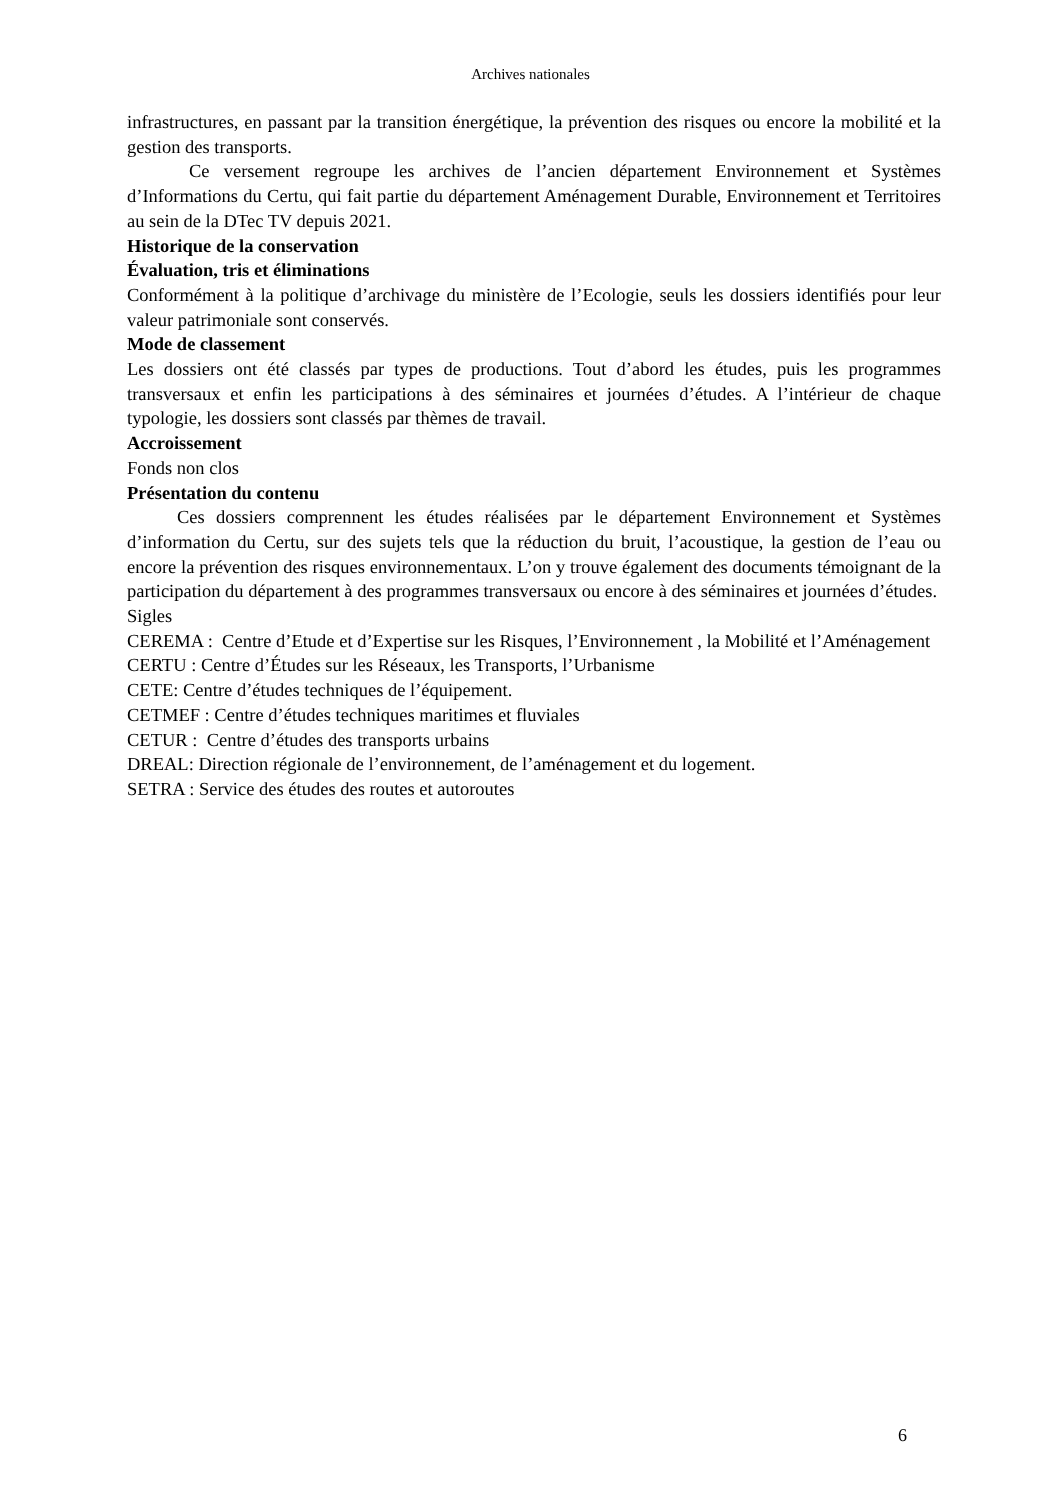Archives nationales
infrastructures, en passant par la transition énergétique, la prévention des risques ou encore la mobilité et la gestion des transports.
Ce versement regroupe les archives de l’ancien département Environnement et Systèmes d’Informations du Certu, qui fait partie du département Aménagement Durable, Environnement et Territoires au sein de la DTec TV depuis 2021.
Historique de la conservation
Évaluation, tris et éliminations
Conformément à la politique d’archivage du ministère de l’Ecologie, seuls les dossiers identifiés pour leur valeur patrimoniale sont conservés.
Mode de classement
Les dossiers ont été classés par types de productions. Tout d’abord les études, puis les programmes transversaux et enfin les participations à des séminaires et journées d’études. A l’intérieur de chaque typologie, les dossiers sont classés par thèmes de travail.
Accroissement
Fonds non clos
Présentation du contenu
Ces dossiers comprennent les études réalisées par le département Environnement et Systèmes d’information du Certu, sur des sujets tels que la réduction du bruit, l’acoustique, la gestion de l’eau ou encore la prévention des risques environnementaux. L’on y trouve également des documents témoignant de la participation du département à des programmes transversaux ou encore à des séminaires et journées d’études.
Sigles
CEREMA : Centre d’Etude et d’Expertise sur les Risques, l’Environnement , la Mobilité et l’Aménagement
CERTU : Centre d’Études sur les Réseaux, les Transports, l’Urbanisme
CETE: Centre d’études techniques de l’équipement.
CETMEF : Centre d’études techniques maritimes et fluviales
CETUR : Centre d’études des transports urbains
DREAL: Direction régionale de l’environnement, de l’aménagement et du logement.
SETRA : Service des études des routes et autoroutes
6